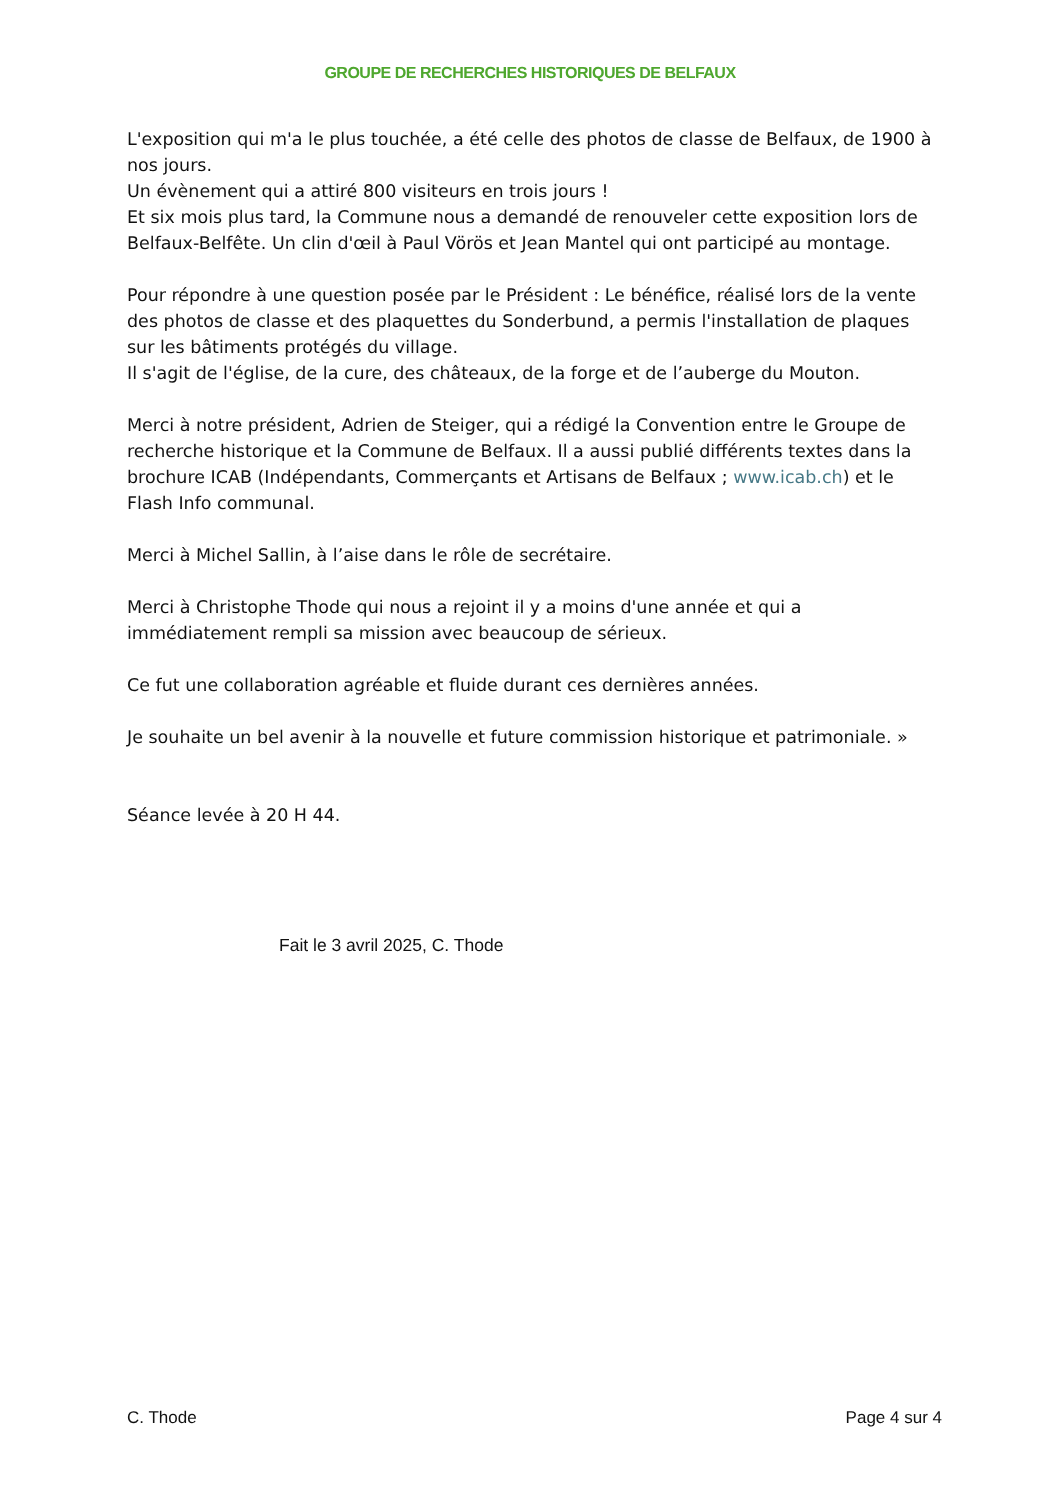GROUPE DE RECHERCHES HISTORIQUES DE BELFAUX
L'exposition qui m'a le plus touchée, a été celle des photos de classe de Belfaux, de 1900 à nos jours.
Un évènement qui a attiré 800 visiteurs en trois jours !
Et six mois plus tard, la Commune nous a demandé de renouveler cette exposition lors de Belfaux-Belfête. Un clin d'œil à Paul Vörös et Jean Mantel qui ont participé au montage.
Pour répondre à une question posée par le Président : Le bénéfice, réalisé lors de la vente des photos de classe et des plaquettes du Sonderbund, a permis l'installation de plaques sur les bâtiments protégés du village.
Il s'agit de l'église, de la cure, des châteaux, de la forge et de l’auberge du Mouton.
Merci à notre président, Adrien de Steiger, qui a rédigé la Convention entre le Groupe de recherche historique et la Commune de Belfaux. Il a aussi publié différents textes dans la brochure ICAB (Indépendants, Commerçants et Artisans de Belfaux ; www.icab.ch) et le Flash Info communal.
Merci à Michel Sallin, à l’aise dans le rôle de secrétaire.
Merci à Christophe Thode qui nous a rejoint il y a moins d'une année et qui a immédiatement rempli sa mission avec beaucoup de sérieux.
Ce fut une collaboration agréable et fluide durant ces dernières années.
Je souhaite un bel avenir à la nouvelle et future commission historique et patrimoniale. »
Séance levée à 20 H 44.
Fait le 3 avril 2025, C. Thode
C. Thode Page 4 sur 4